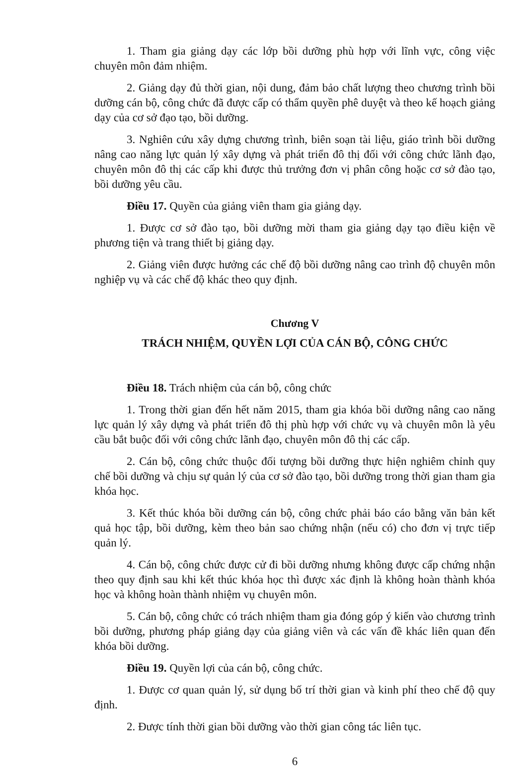1. Tham gia giảng dạy các lớp bồi dưỡng phù hợp với lĩnh vực, công việc chuyên môn đảm nhiệm.
2. Giảng dạy đủ thời gian, nội dung, đảm bảo chất lượng theo chương trình bồi dưỡng cán bộ, công chức đã được cấp có thẩm quyền phê duyệt và theo kế hoạch giảng dạy của cơ sở đạo tạo, bồi dưỡng.
3. Nghiên cứu xây dựng chương trình, biên soạn tài liệu, giáo trình bồi dưỡng nâng cao năng lực quản lý xây dựng và phát triển đô thị đối với công chức lãnh đạo, chuyên môn đô thị các cấp khi được thủ trưởng đơn vị phân công hoặc cơ sở đào tạo, bồi dưỡng yêu cầu.
Điều 17. Quyền của giảng viên tham gia giảng dạy.
1. Được cơ sở đào tạo, bồi dưỡng mời tham gia giảng dạy tạo điều kiện về phương tiện và trang thiết bị giảng dạy.
2. Giảng viên được hưởng các chế độ bồi dưỡng nâng cao trình độ chuyên môn nghiệp vụ và các chế độ khác theo quy định.
Chương V
TRÁCH NHIỆM, QUYỀN LỢI CỦA CÁN BỘ, CÔNG CHỨC
Điều 18. Trách nhiệm của cán bộ, công chức
1. Trong thời gian đến hết năm 2015, tham gia khóa bồi dưỡng nâng cao năng lực quản lý xây dựng và phát triển đô thị phù hợp với chức vụ và chuyên môn là yêu cầu bắt buộc đối với công chức lãnh đạo, chuyên môn đô thị các cấp.
2. Cán bộ, công chức thuộc đối tượng bồi dưỡng thực hiện nghiêm chỉnh quy chế bồi dưỡng và chịu sự quản lý của cơ sở đào tạo, bồi dưỡng trong thời gian tham gia khóa học.
3. Kết thúc khóa bồi dưỡng cán bộ, công chức phải báo cáo bằng văn bản kết quả học tập, bồi dưỡng, kèm theo bản sao chứng nhận (nếu có) cho đơn vị trực tiếp quản lý.
4. Cán bộ, công chức được cử đi bồi dưỡng nhưng không được cấp chứng nhận theo quy định sau khi kết thúc khóa học thì được xác định là không hoàn thành khóa học và không hoàn thành nhiệm vụ chuyên môn.
5. Cán bộ, công chức có trách nhiệm tham gia đóng góp ý kiến vào chương trình bồi dưỡng, phương pháp giảng dạy của giảng viên và các vấn đề khác liên quan đến khóa bồi dưỡng.
Điều 19. Quyền lợi của cán bộ, công chức.
1. Được cơ quan quản lý, sử dụng bố trí thời gian và kinh phí theo chế độ quy định.
2. Được tính thời gian bồi dưỡng vào thời gian công tác liên tục.
6